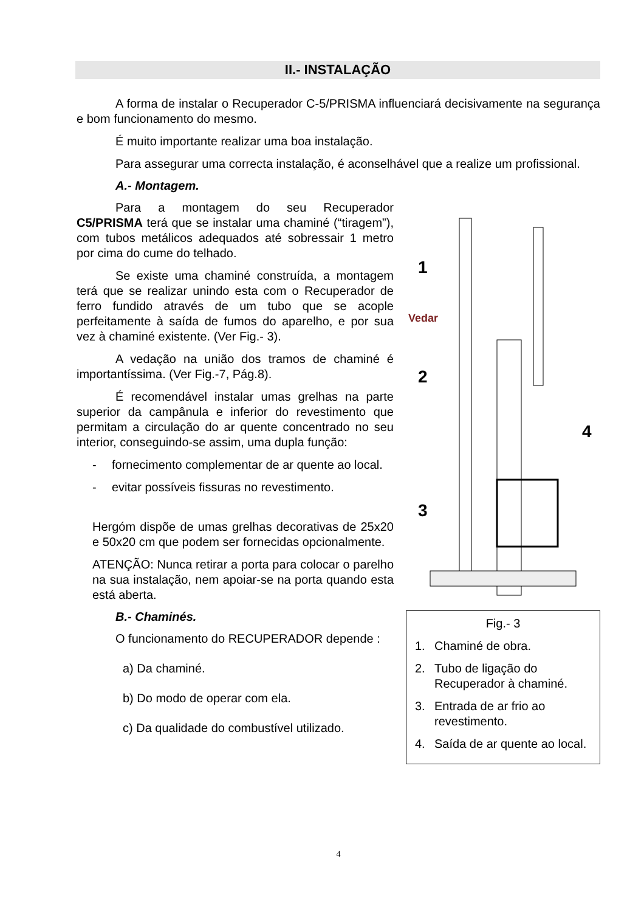II.- INSTALAÇÃO
A forma de instalar o Recuperador C-5/PRISMA influenciará decisivamente na segurança e bom funcionamento do mesmo.
É muito importante realizar uma boa instalação.
Para assegurar uma correcta instalação, é aconselhável que a realize um profissional.
A.- Montagem.
Para a montagem do seu Recuperador C5/PRISMA terá que se instalar uma chaminé (“tiragem”), com tubos metálicos adequados até sobressair 1 metro por cima do cume do telhado.
Se existe uma chaminé construída, a montagem terá que se realizar unindo esta com o Recuperador de ferro fundido através de um tubo que se acople perfeitamente à saída de fumos do aparelho, e por sua vez à chaminé existente. (Ver Fig.- 3).
A vedação na união dos tramos de chaminé é importantíssima. (Ver Fig.-7, Pág.8).
É recomendável instalar umas grelhas na parte superior da campânula e inferior do revestimento que permitam a circulação do ar quente concentrado no seu interior, conseguindo-se assim, uma dupla função:
- fornecimento complementar de ar quente ao local.
- evitar possíveis fissuras no revestimento.
Hergóm dispõe de umas grelhas decorativas de 25x20 e 50x20 cm que podem ser fornecidas opcionalmente.
ATENÇÃO: Nunca retirar a porta para colocar o parelho na sua instalação, nem apoiar-se na porta quando esta está aberta.
B.- Chaminés.
O funcionamento do RECUPERADOR depende :
a) Da chaminé.
b) Do modo de operar com ela.
c) Da qualidade do combustível utilizado.
1
Vedar
2
3
4
Fig.- 3
1. Chaminé de obra.
2. Tubo de ligação do Recuperador à chaminé.
3. Entrada de ar frio ao revestimento.
4. Saída de ar quente ao local.
4